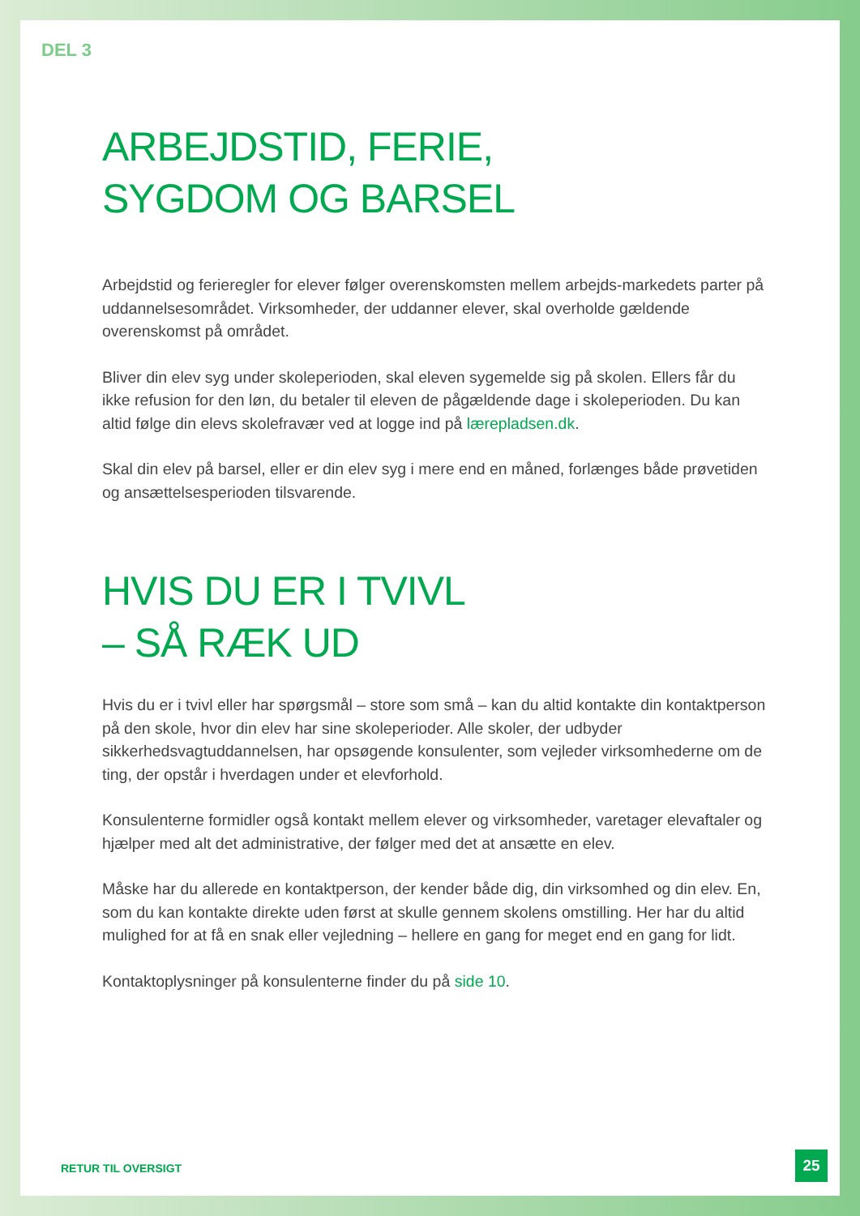DEL 3
ARBEJDSTID, FERIE,
SYGDOM OG BARSEL
Arbejdstid og ferieregler for elever følger overenskomsten mellem arbejds-markedets parter på uddannelsesområdet. Virksomheder, der uddanner elever, skal overholde gældende overenskomst på området.
Bliver din elev syg under skoleperioden, skal eleven sygemelde sig på skolen. Ellers får du ikke refusion for den løn, du betaler til eleven de pågældende dage i skoleperioden. Du kan altid følge din elevs skolefravær ved at logge ind på lærepladsen.dk.
Skal din elev på barsel, eller er din elev syg i mere end en måned, forlænges både prøvetiden og ansættelsesperioden tilsvarende.
HVIS DU ER I TVIVL
– SÅ RÆK UD
Hvis du er i tvivl eller har spørgsmål – store som små – kan du altid kontakte din kontaktperson på den skole, hvor din elev har sine skoleperioder. Alle skoler, der udbyder sikkerhedsvagtuddannelsen, har opsøgende konsulenter, som vejleder virksomhederne om de ting, der opstår i hverdagen under et elevforhold.
Konsulenterne formidler også kontakt mellem elever og virksomheder, varetager elevaftaler og hjælper med alt det administrative, der følger med det at ansætte en elev.
Måske har du allerede en kontaktperson, der kender både dig, din virksomhed og din elev. En, som du kan kontakte direkte uden først at skulle gennem skolens omstilling. Her har du altid mulighed for at få en snak eller vejledning – hellere en gang for meget end en gang for lidt.
Kontaktoplysninger på konsulenterne finder du på side 10.
RETUR TIL OVERSIGT
25